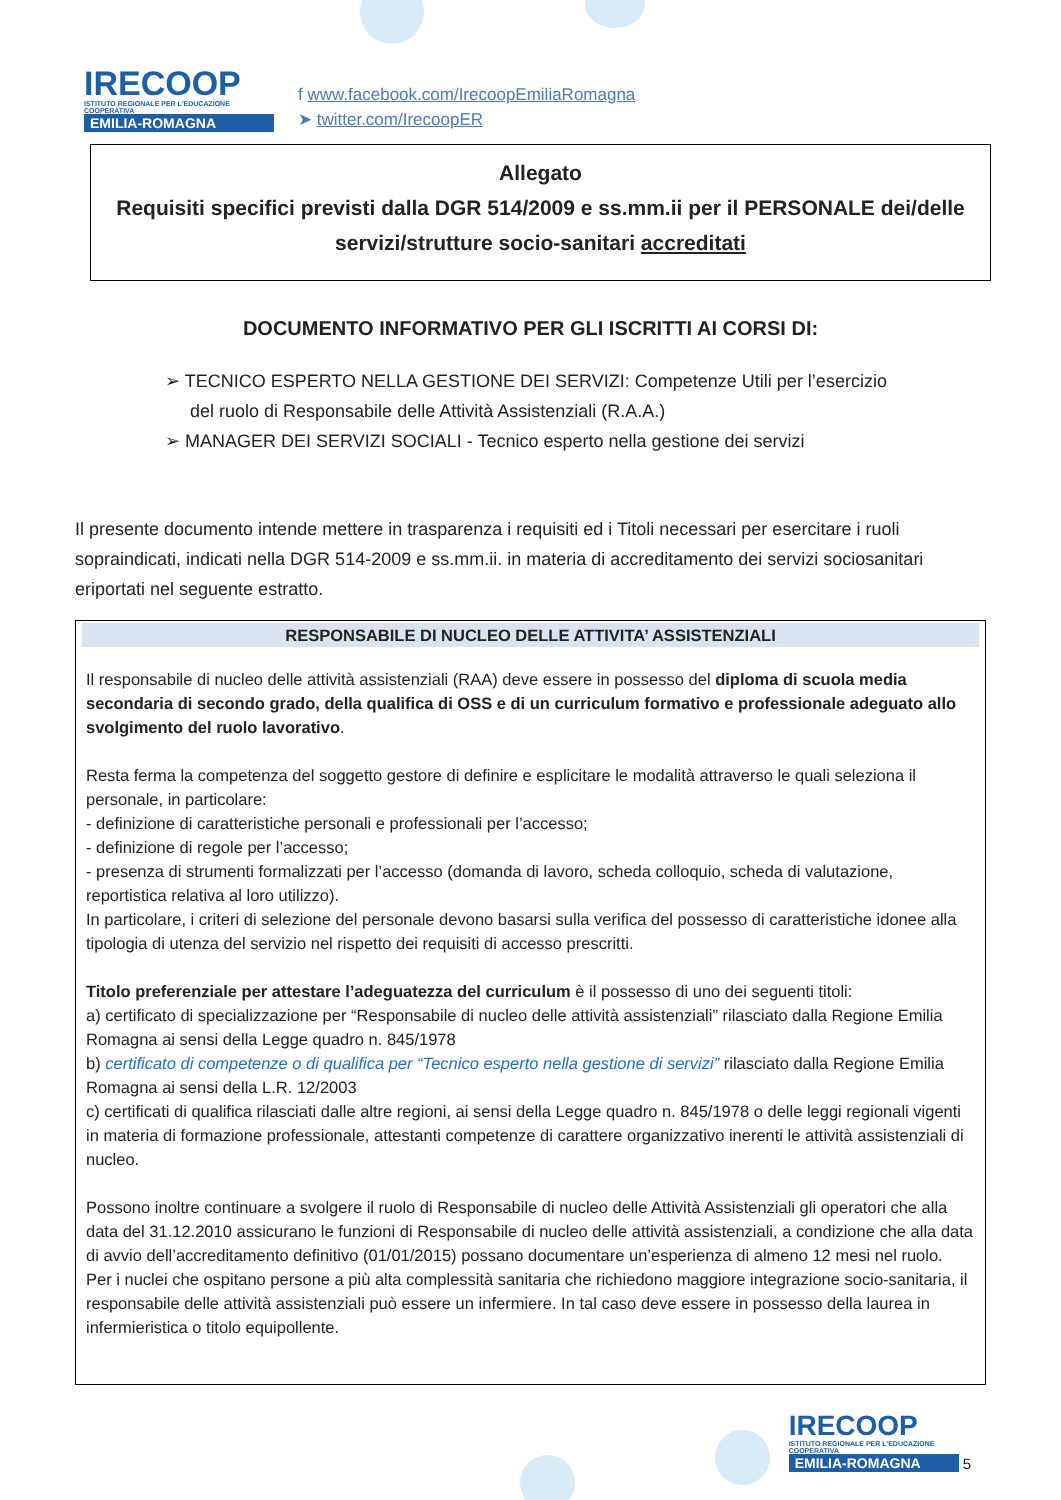IRECOOP
ISTITUTO REGIONALE PER L'EDUCAZIONE COOPERATIVA
EMILIA-ROMAGNA
f www.facebook.com/IrecoopEmiliaRomagna
➤ twitter.com/IrecoopER
Allegato
Requisiti specifici previsti dalla DGR 514/2009 e ss.mm.ii per il PERSONALE dei/delle servizi/strutture socio-sanitari accreditati
DOCUMENTO INFORMATIVO PER GLI ISCRITTI AI CORSI DI:
➢ TECNICO ESPERTO NELLA GESTIONE DEI SERVIZI: Competenze Utili per l’esercizio del ruolo di Responsabile delle Attività Assistenziali (R.A.A.)
➢ MANAGER DEI SERVIZI SOCIALI - Tecnico esperto nella gestione dei servizi
Il presente documento intende mettere in trasparenza i requisiti ed i Titoli necessari per esercitare i ruoli sopraindicati, indicati nella DGR 514-2009 e ss.mm.ii. in materia di accreditamento dei servizi sociosanitari eriportati nel seguente estratto.
RESPONSABILE DI NUCLEO DELLE ATTIVITA’ ASSISTENZIALI
Il responsabile di nucleo delle attività assistenziali (RAA) deve essere in possesso del diploma di scuola media secondaria di secondo grado, della qualifica di OSS e di un curriculum formativo e professionale adeguato allo svolgimento del ruolo lavorativo.
Resta ferma la competenza del soggetto gestore di definire e esplicitare le modalità attraverso le quali seleziona il personale, in particolare:
- definizione di caratteristiche personali e professionali per l’accesso;
- definizione di regole per l’accesso;
- presenza di strumenti formalizzati per l’accesso (domanda di lavoro, scheda colloquio, scheda di valutazione, reportistica relativa al loro utilizzo).
In particolare, i criteri di selezione del personale devono basarsi sulla verifica del possesso di caratteristiche idonee alla tipologia di utenza del servizio nel rispetto dei requisiti di accesso prescritti.
Titolo preferenziale per attestare l’adeguatezza del curriculum è il possesso di uno dei seguenti titoli:
a) certificato di specializzazione per “Responsabile di nucleo delle attività assistenziali” rilasciato dalla Regione Emilia Romagna ai sensi della Legge quadro n. 845/1978
b) certificato di competenze o di qualifica per “Tecnico esperto nella gestione di servizi” rilasciato dalla Regione Emilia Romagna ai sensi della L.R. 12/2003
c) certificati di qualifica rilasciati dalle altre regioni, ai sensi della Legge quadro n. 845/1978 o delle leggi regionali vigenti in materia di formazione professionale, attestanti competenze di carattere organizzativo inerenti le attività assistenziali di nucleo.
Possono inoltre continuare a svolgere il ruolo di Responsabile di nucleo delle Attività Assistenziali gli operatori che alla data del 31.12.2010 assicurano le funzioni di Responsabile di nucleo delle attività assistenziali, a condizione che alla data di avvio dell’accreditamento definitivo (01/01/2015) possano documentare un’esperienza di almeno 12 mesi nel ruolo.
Per i nuclei che ospitano persone a più alta complessità sanitaria che richiedono maggiore integrazione socio-sanitaria, il responsabile delle attività assistenziali può essere un infermiere. In tal caso deve essere in possesso della laurea in infermieristica o titolo equipollente.
IRECOOP
ISTITUTO REGIONALE PER L'EDUCAZIONE COOPERATIVA
EMILIA-ROMAGNA
5